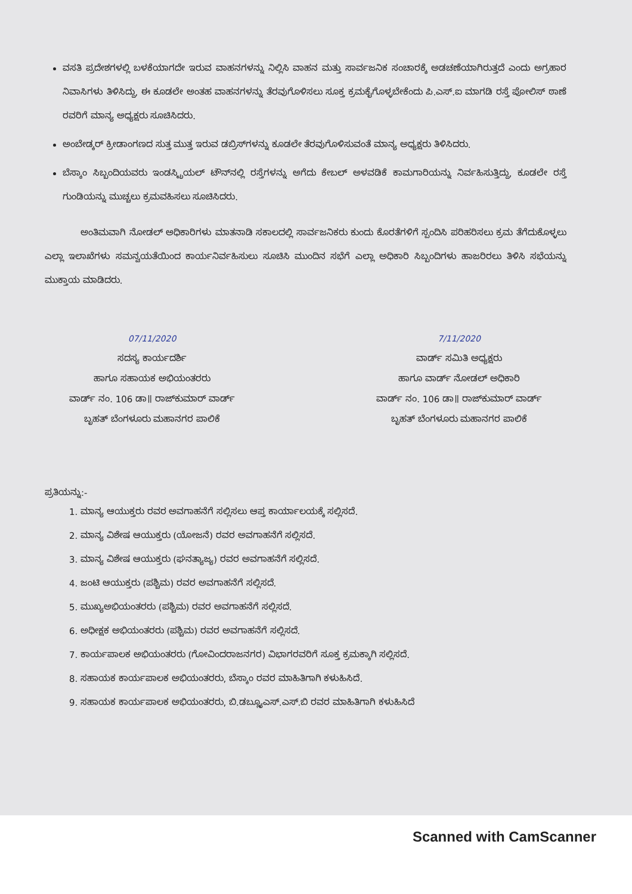ವಸತಿ ಪ್ರದೇಶಗಳಲ್ಲಿ ಬಳಕೆಯಾಗದೇ ಇರುವ ವಾಹನಗಳನ್ನು ನಿಲ್ಲಿಸಿ ವಾಹನ ಮತ್ತು ಸಾರ್ವಜನಿಕ ಸಂಚಾರಕ್ಕೆ ಅಡಚಣೆಯಾಗಿರುತ್ತದೆ ಎಂದು ಅಗ್ರಹಾರ ನಿವಾಸಿಗಳು ತಿಳಿಸಿದ್ದು, ಈ ಕೂಡಲೇ ಅಂತಹ ವಾಹನಗಳನ್ನು ತೆರವುಗೊಳಿಸಲು ಸೂಕ್ತ ಕ್ರಮಕೈಗೊಳ್ಳಬೇಕೆಂದು ಪಿ.ಎಸ್.ಐ ಮಾಗಡಿ ರಸ್ತೆ ಪೋಲಿಸ್ ಠಾಣೆ ರವರಿಗೆ ಮಾನ್ಯ ಅಧ್ಯಕ್ಷರು ಸೂಚಿಸಿದರು.
ಅಂಬೇಡ್ಕರ್ ಕ್ರೀಡಾಂಗಣದ ಸುತ್ತ ಮುತ್ತ ಇರುವ ಡಬ್ರಿಸ್‌ಗಳನ್ನು ಕೂಡಲೇ ತೆರವುಗೊಳಿಸುವಂತೆ ಮಾನ್ಯ ಅಧ್ಯಕ್ಷರು ತಿಳಿಸಿದರು.
ಬೆಸ್ಕಾಂ ಸಿಬ್ಬಂದಿಯವರು ಇಂಡಸ್ಟ್ರಿಯಲ್ ಟೌನ್‌ನಲ್ಲಿ ರಸ್ತೆಗಳನ್ನು ಅಗೆದು ಕೇಬಲ್ ಅಳವಡಿಕೆ ಕಾಮಗಾರಿಯನ್ನು ನಿರ್ವಹಿಸುತ್ತಿದ್ದು, ಕೂಡಲೇ ರಸ್ತೆ ಗುಂಡಿಯನ್ನು ಮುಚ್ಚಲು ಕ್ರಮವಹಿಸಲು ಸೂಚಿಸಿದರು.
ಅಂತಿಮವಾಗಿ ನೋಡಲ್ ಅಧಿಕಾರಿಗಳು ಮಾತನಾಡಿ ಸಕಾಲದಲ್ಲಿ ಸಾರ್ವಜನಿಕರು ಕುಂದು ಕೊರತೆಗಳಿಗೆ ಸ್ಪಂದಿಸಿ ಪರಿಹರಿಸಲು ಕ್ರಮ ತೆಗೆದುಕೊಳ್ಳಲು ಎಲ್ಲಾ ಇಲಾಖೆಗಳು ಸಮನ್ವಯತೆಯಿಂದ ಕಾರ್ಯನಿರ್ವಹಿಸುಲು ಸೂಚಿಸಿ ಮುಂದಿನ ಸಭೆಗೆ ಎಲ್ಲಾ ಅಧಿಕಾರಿ ಸಿಬ್ಬಂದಿಗಳು ಹಾಜರಿರಲು ತಿಳಿಸಿ ಸಭೆಯನ್ನು ಮುಕ್ತಾಯ ಮಾಡಿದರು.
07/11/2020
ಸದಸ್ಯ ಕಾರ್ಯದರ್ಶಿ
ಹಾಗೂ ಸಹಾಯಕ ಅಭಿಯಂತರರು
ವಾರ್ಡ್ ನಂ. 106 ಡಾ॥ ರಾಜ್‌ಕುಮಾರ್ ವಾರ್ಡ್
ಬೃಹತ್ ಬೆಂಗಳೂರು ಮಹಾನಗರ ಪಾಲಿಕೆ
7/11/2020
ವಾರ್ಡ್ ಸಮಿತಿ ಅಧ್ಯಕ್ಷರು
ಹಾಗೂ ವಾರ್ಡ್ ನೋಡಲ್ ಅಧಿಕಾರಿ
ವಾರ್ಡ್ ನಂ. 106 ಡಾ॥ ರಾಜ್‌ಕುಮಾರ್ ವಾರ್ಡ್
ಬೃಹತ್ ಬೆಂಗಳೂರು ಮಹಾನಗರ ಪಾಲಿಕೆ
ಪ್ರತಿಯನ್ನು:-
1. ಮಾನ್ಯ ಆಯುಕ್ತರು ರವರ ಅವಗಾಹನೆಗೆ ಸಲ್ಲಿಸಲು ಆಪ್ತ ಕಾರ್ಯಾಲಯಕ್ಕೆ ಸಲ್ಲಿಸದೆ.
2. ಮಾನ್ಯ ವಿಶೇಷ ಆಯುಕ್ತರು (ಯೋಜನೆ) ರವರ ಅವಗಾಹನೆಗೆ ಸಲ್ಲಿಸದೆ.
3. ಮಾನ್ಯ ವಿಶೇಷ ಆಯುಕ್ತರು (ಘನತ್ಯಾಜ್ಯ) ರವರ ಅವಗಾಹನೆಗೆ ಸಲ್ಲಿಸದೆ.
4. ಜಂಟಿ ಆಯುಕ್ತರು (ಪಶ್ಚಿಮ) ರವರ ಅವಗಾಹನೆಗೆ ಸಲ್ಲಿಸದೆ.
5. ಮುಖ್ಯಅಭಿಯಂತರರು (ಪಶ್ಚಿಮ) ರವರ ಅವಗಾಹನೆಗೆ ಸಲ್ಲಿಸದೆ.
6. ಅಧೀಕ್ಷಕ ಅಭಿಯಂತರರು (ಪಶ್ಚಿಮ) ರವರ ಅವಗಾಹನೆಗೆ ಸಲ್ಲಿಸದೆ.
7. ಕಾರ್ಯಪಾಲಕ ಅಭಿಯಂತರರು (ಗೋವಿಂದರಾಜನಗರ) ವಿಭಾಗರವರಿಗೆ ಸೂಕ್ತ ಕ್ರಮಕ್ಕಾಗಿ ಸಲ್ಲಿಸದೆ.
8. ಸಹಾಯಕ ಕಾರ್ಯಪಾಲಕ ಅಭಿಯಂತರರು, ಬೆಸ್ಕಾಂ ರವರ ಮಾಹಿತಿಗಾಗಿ ಕಳುಹಿಸಿದೆ.
9. ಸಹಾಯಕ ಕಾರ್ಯಪಾಲಕ ಅಭಿಯಂತರರು, ಬಿ.ಡಬ್ಲ್ಯೂಎಸ್.ಎಸ್.ಬಿ ರವರ ಮಾಹಿತಿಗಾಗಿ ಕಳುಹಿಸಿದೆ
Scanned with CamScanner